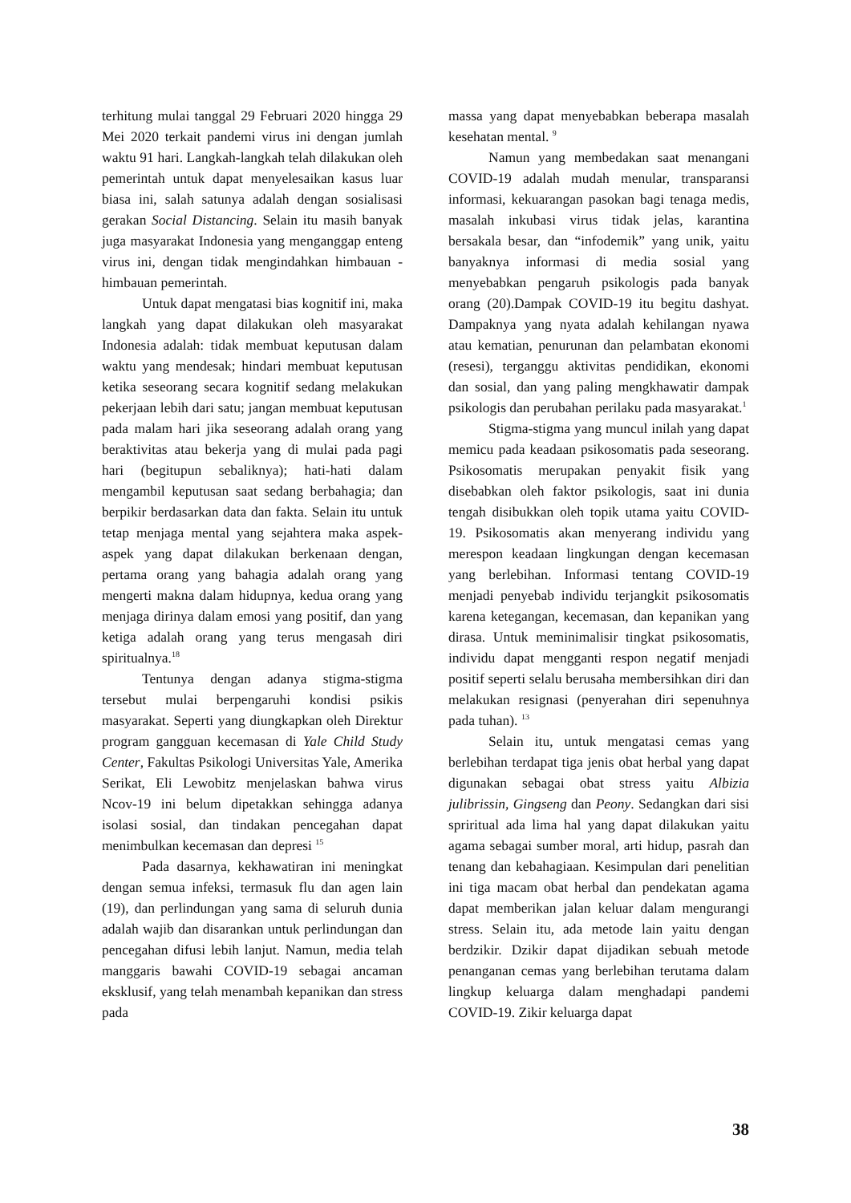terhitung mulai tanggal 29 Februari 2020 hingga 29 Mei 2020 terkait pandemi virus ini dengan jumlah waktu 91 hari. Langkah-langkah telah dilakukan oleh pemerintah untuk dapat menyelesaikan kasus luar biasa ini, salah satunya adalah dengan sosialisasi gerakan Social Distancing. Selain itu masih banyak juga masyarakat Indonesia yang menganggap enteng virus ini, dengan tidak mengindahkan himbauan - himbauan pemerintah.
Untuk dapat mengatasi bias kognitif ini, maka langkah yang dapat dilakukan oleh masyarakat Indonesia adalah: tidak membuat keputusan dalam waktu yang mendesak; hindari membuat keputusan ketika seseorang secara kognitif sedang melakukan pekerjaan lebih dari satu; jangan membuat keputusan pada malam hari jika seseorang adalah orang yang beraktivitas atau bekerja yang di mulai pada pagi hari (begitupun sebaliknya); hati-hati dalam mengambil keputusan saat sedang berbahagia; dan berpikir berdasarkan data dan fakta. Selain itu untuk tetap menjaga mental yang sejahtera maka aspek-aspek yang dapat dilakukan berkenaan dengan, pertama orang yang bahagia adalah orang yang mengerti makna dalam hidupnya, kedua orang yang menjaga dirinya dalam emosi yang positif, dan yang ketiga adalah orang yang terus mengasah diri spiritualnya.<sup>18</sup>
Tentunya dengan adanya stigma-stigma tersebut mulai berpengaruhi kondisi psikis masyarakat. Seperti yang diungkapkan oleh Direktur program gangguan kecemasan di Yale Child Study Center, Fakultas Psikologi Universitas Yale, Amerika Serikat, Eli Lewobitz menjelaskan bahwa virus Ncov-19 ini belum dipetakkan sehingga adanya isolasi sosial, dan tindakan pencegahan dapat menimbulkan kecemasan dan depresi <sup>15</sup>
Pada dasarnya, kekhawatiran ini meningkat dengan semua infeksi, termasuk flu dan agen lain (19), dan perlindungan yang sama di seluruh dunia adalah wajib dan disarankan untuk perlindungan dan pencegahan difusi lebih lanjut. Namun, media telah manggaris bawahi COVID-19 sebagai ancaman eksklusif, yang telah menambah kepanikan dan stress pada
massa yang dapat menyebabkan beberapa masalah kesehatan mental. <sup>9</sup>
Namun yang membedakan saat menangani COVID-19 adalah mudah menular, transparansi informasi, kekuarangan pasokan bagi tenaga medis, masalah inkubasi virus tidak jelas, karantina bersakala besar, dan “infodemik” yang unik, yaitu banyaknya informasi di media sosial yang menyebabkan pengaruh psikologis pada banyak orang (20).Dampak COVID-19 itu begitu dashyat. Dampaknya yang nyata adalah kehilangan nyawa atau kematian, penurunan dan pelambatan ekonomi (resesi), terganggu aktivitas pendidikan, ekonomi dan sosial, dan yang paling mengkhawatir dampak psikologis dan perubahan perilaku pada masyarakat.<sup>1</sup>
Stigma-stigma yang muncul inilah yang dapat memicu pada keadaan psikosomatis pada seseorang. Psikosomatis merupakan penyakit fisik yang disebabkan oleh faktor psikologis, saat ini dunia tengah disibukkan oleh topik utama yaitu COVID-19. Psikosomatis akan menyerang individu yang merespon keadaan lingkungan dengan kecemasan yang berlebihan. Informasi tentang COVID-19 menjadi penyebab individu terjangkit psikosomatis karena ketegangan, kecemasan, dan kepanikan yang dirasa. Untuk meminimalisir tingkat psikosomatis, individu dapat mengganti respon negatif menjadi positif seperti selalu berusaha membersihkan diri dan melakukan resignasi (penyerahan diri sepenuhnya pada tuhan). <sup>13</sup>
Selain itu, untuk mengatasi cemas yang berlebihan terdapat tiga jenis obat herbal yang dapat digunakan sebagai obat stress yaitu Albizia julibrissin, Gingseng dan Peony. Sedangkan dari sisi spriritual ada lima hal yang dapat dilakukan yaitu agama sebagai sumber moral, arti hidup, pasrah dan tenang dan kebahagiaan. Kesimpulan dari penelitian ini tiga macam obat herbal dan pendekatan agama dapat memberikan jalan keluar dalam mengurangi stress. Selain itu, ada metode lain yaitu dengan berdzikir. Dzikir dapat dijadikan sebuah metode penanganan cemas yang berlebihan terutama dalam lingkup keluarga dalam menghadapi pandemi COVID-19. Zikir keluarga dapat
38